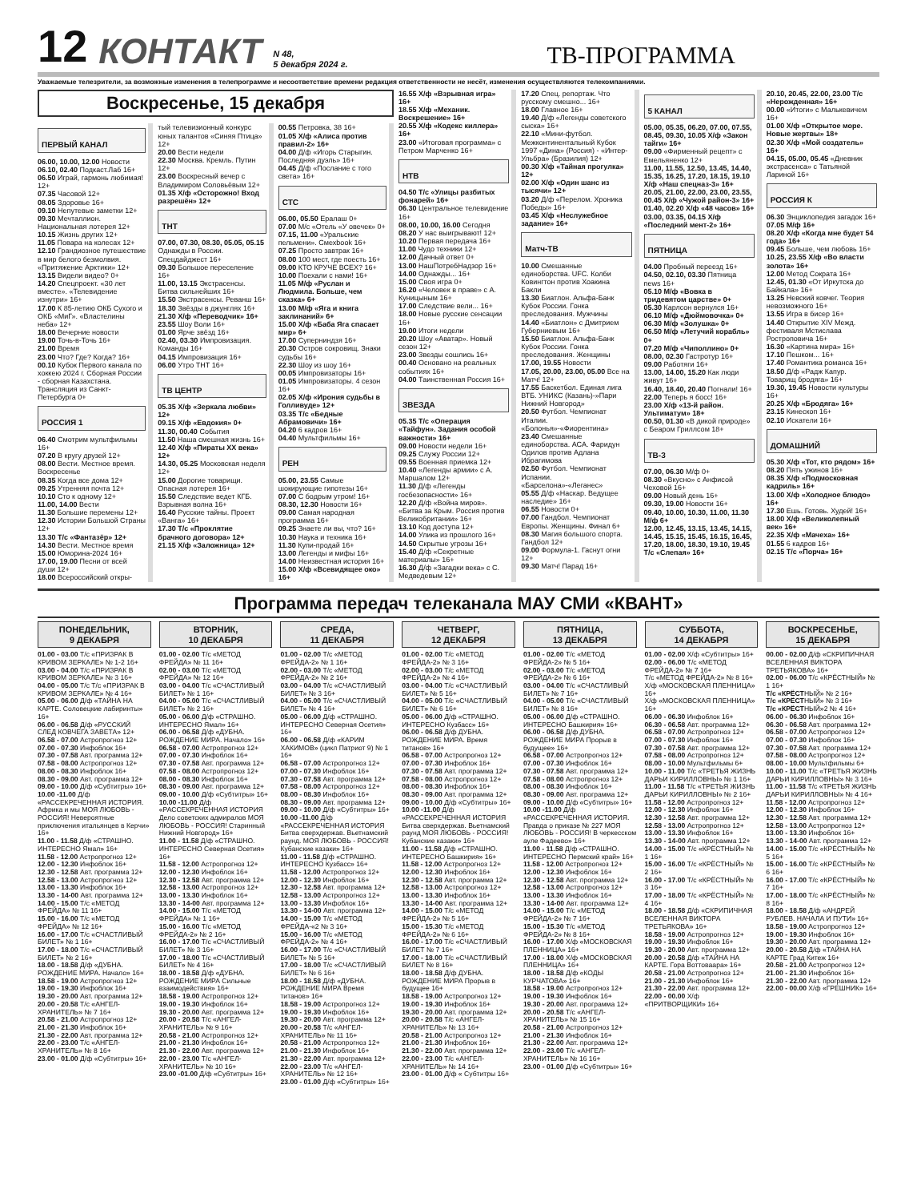12 КОНТАКТ N 48,
5 декабря 2024 г. ТВ-ПРОГРАММА
Уважаемые телезрители, за возможные изменения в телепрограмме и несоответствие времени редакция ответственности не несёт, изменения осуществляются телекомпаниями.
Воскресенье, 15 декабря
ПЕРВЫЙ КАНАЛ
06.00, 10.00, 12.00 Новости
06.10, 02.40 Подкаст.Лаб 16+
06.50 Играй, гармонь любимая! 12+
07.35 Часовой 12+
08.05 Здоровье 16+
09.10 Непутевые заметки 12+
09.30 Мечталлион. Национальная лотерея 12+
10.15 Жизнь других 12+
11.05 Повара на колесах 12+
12.10 Грандиозное путешествие в мир белого безмолвия. «Притяжение Арктики» 12+
13.15 Видели видео? 0+
14.20 Спецпроект. «30 лет вместе». «Телевидение изнутри» 16+
17.00 К 85-летию ОКБ Сухого и ОКБ «МиГ». «Властелины неба» 12+
18.00 Вечерние новости
19.00 Точь-в-Точь 16+
21.00 Время
23.00 Что? Где? Когда? 16+
00.10 Кубок Первого канала по хоккею 2024 г. Сборная России - сборная Казахстана. Трансляция из Санкт-Петербурга 0+
РОССИЯ 1
06.40 Смотрим мультфильмы 16+
07.20 В кругу друзей 12+
08.00 Вести. Местное время. Воскресенье
08.35 Когда все дома 12+
09.25 Утренняя почта 12+
10.10 Сто к одному 12+
11.00, 14.00 Вести
11.30 Большие перемены 12+
12.30 Истории Большой Страны 12+
13.30 Т/с «Фантазёр» 12+
14.30 Вести. Местное время
15.00 Юморина-2024 16+
17.00, 19.00 Песни от всей души 12+
18.00 Всероссийский откры-
тый телевизионный конкурс юных талантов «Синяя Птица» 12+
20.00 Вести недели
22.30 Москва. Кремль. Путин 12+
23.00 Воскресный вечер с Владимиром Соловьёвым 12+
01.35 Х/ф «Осторожно! Вход разрешён» 12+
ТНТ
07.00, 07.30, 08.30, 05.05, 05.15 Однажды в России. Спецдайджест 16+
09.30 Большое переселение 16+
11.00, 13.15 Экстрасенсы. Битва сильнейших 16+
15.50 Экстрасенсы. Реванш 16+
18.30 Звёзды в джунглях 16+
21.30 Х/ф «Переводчик» 16+
23.55 Шоу Воли 16+
01.00 Ярче звёзд 16+
02.40, 03.30 Импровизация. Команды 16+
04.15 Импровизация 16+
06.00 Утро ТНТ 16+
ТВ ЦЕНТР
05.35 Х/ф «Зеркала любви» 12+
09.15 Х/ф «Евдокия» 0+
11.30, 00.40 События
11.50 Наша смешная жизнь 16+
12.40 Х/ф «Пираты ХХ века» 12+
14.30, 05.25 Московская неделя 12+
15.00 Дорогие товарищи. Опасная лотерея 16+
15.50 Следствие ведет КГБ. Взрывная волна 16+
16.40 Русские тайны. Проект «Ванга» 16+
17.30 Т/с «Проклятие брачного договора» 12+
21.15 Х/ф «Заложница» 12+
00.55 Петровка, 38 16+
01.05 Х/ф «Алиса против правил-2» 16+
04.00 Д/ф «Игорь Старыгин. Последняя дуэль» 16+
04.45 Д/ф «Послание с того света» 16+
СТС
06.00, 05.50 Ералаш 0+
07.00 М/с «Отель «У овечек» 0+
07.15, 11.00 «Уральские пельмени». Смехbook 16+
07.25 Просто завтрак 16+
08.00 100 мест, где поесть 16+
09.00 КТО КРУЧЕ ВСЕХ? 16+
10.00 Поехали с нами! 16+
11.05 М/ф «Руслан и Людмила. Больше, чем сказка» 6+
13.00 М/ф «Яга и книга заклинаний» 6+
15.00 Х/ф «Баба Яга спасает мир» 6+
17.00 Суперниндзя 16+
20.30 Остров сокровищ. Знаки судьбы 16+
22.30 Шоу из шоу 16+
00.05 Импровизаторы 16+
01.05 Импровизаторы. 4 сезон 16+
02.05 Х/ф «Ирония судьбы в Голливуде» 12+
03.35 Т/с «Бедные Абрамовичи» 16+
04.20 6 кадров 16+
04.40 Мультфильмы 16+
РЕН
05.00, 23.55 Самые шокирующие гипотезы 16+
07.00 С бодрым утром! 16+
08.30, 12.30 Новости 16+
09.00 Самая народная программа 16+
09.25 Знаете ли вы, что? 16+
10.30 Наука и техника 16+
11.30 Купи-продай 16+
13.00 Легенды и мифы 16+
14.00 Неизвестная история 16+
15.00 Х/ф «Всевидящее око» 16+
16.55 Х/ф «Взрывная игра» 16+
18.55 Х/ф «Механик. Воскрешение» 16+
20.55 Х/ф «Кодекс киллера» 16+
23.00 «Итоговая программа» с Петром Марченко 16+
НТВ
04.50 Т/с «Улицы разбитых фонарей» 16+
06.30 Центральное телевидение 16+
08.00, 10.00, 16.00 Сегодня
08.20 У нас выигрывают! 12+
10.20 Первая передача 16+
11.00 Чудо техники 12+
12.00 Дачный ответ 0+
13.00 НашПотребНадзор 16+
14.00 Однажды... 16+
15.00 Своя игра 0+
16.20 «Человек в праве» с А. Куницыным 16+
17.00 Следствие вели... 16+
18.00 Новые русские сенсации 16+
19.00 Итоги недели
20.20 Шоу «Аватар». Новый сезон 12+
23.00 Звезды сошлись 16+
00.40 Основано на реальных событиях 16+
04.00 Таинственная Россия 16+
ЗВЕЗДА
05.35 Т/с «Операция «Тайфун». Задания особой важности» 16+
09.00 Новости недели 16+
09.25 Служу России 12+
09.55 Военная приемка 12+
10.40 «Легенды армии» с А. Маршалом 12+
11.30 Д/ф «Легенды госбезопасности» 16+
12.20 Д/ф «Война миров». «Битва за Крым. Россия против Великобритании» 16+
13.10 Код доступа 12+
14.00 Улика из прошлого 16+
14.50 Скрытые угрозы 16+
15.40 Д/ф «Секретные материалы» 16+
16.30 Д/ф «Загадки века» с С. Медведевым 12+
17.20 Спец. репортаж. Что русскому смешно... 16+
18.00 Главное 16+
19.40 Д/ф «Легенды советского сыска» 16+
22.10 «Мини-футбол. Межконтинентальный Кубок 1997 «Дина» (Россия) - «Интер-Ульбра» (Бразилия) 12+
00.30 Х/ф «Тайная прогулка» 12+
02.00 Х/ф «Один шанс из тысячи» 12+
03.20 Д/ф «Перелом. Хроника Победы» 16+
03.45 Х/ф «Неслужебное задание» 16+
Матч-ТВ
10.00 Смешанные единоборства. UFC. Колби Ковингтон против Хоакина Бакли
13.30 Биатлон. Альфа-Банк Кубок России. Гонка преследования. Мужчины
14.40 «Биатлон» с Дмитрием Губерниевым 16+
15.50 Биатлон. Альфа-Банк Кубок России. Гонка преследования. Женщины
17.00, 19.55 Новости
17.05, 20.00, 23.00, 05.00 Все на Матч! 12+
17.55 Баскетбол. Единая лига ВТБ. УНИКС (Казань)-»Пари Нижний Новгород»
20.50 Футбол. Чемпионат Италии. «Болонья»-«Фиорентина»
23.40 Смешанные единоборства. АСА. Фаридун Одилов против Адлана Ибрагимова
02.50 Футбол. Чемпионат Испании. «Барселона»-«Леганес»
05.55 Д/ф «Наскар. Ведущее наследие» 16+
06.55 Новости 0+
07.00 Гандбол. Чемпионат Европы. Женщины. Финал 6+
08.30 Магия большого спорта. Гандбол 12+
09.00 Формула-1. Гаснут огни 12+
09.30 Матч! Парад 16+
5 КАНАЛ
05.00, 05.35, 06.20, 07.00, 07.55, 08.45, 09.30, 10.05 Х/ф «Закон тайги» 16+
09.00 «Фирменный рецепт» с Емельяненко 12+
11.00, 11.55, 12.50, 13.45, 14.40, 15.35, 16.25, 17.20, 18.15, 19.10 Х/ф «Наш спецназ-3» 16+
20.05, 21.00, 22.00, 23.00, 23.55, 00.45 Х/ф «Чужой район-3» 16+
01.40, 02.20 Х/ф «48 часов» 16+
03.00, 03.35, 04.15 Х/ф «Последний мент-2» 16+
ПЯТНИЦА
04.00 Пробный переезд 16+
04.50, 02.10, 03.30 Пятница news 16+
05.10 М/ф «Вовка в тридевятом царстве» 0+
05.30 Карлсон вернулся 16+
06.10 М/ф «Дюймовочка» 0+
06.30 М/ф «Золушка» 0+
06.50 М/ф «Летучий корабль» 0+
07.20 М/ф «Чиполлино» 0+
08.00, 02.30 Гастротур 16+
09.00 Работяги 16+
13.00, 14.00, 15.20 Как люди живут 16+
16.40, 18.40, 20.40 Погнали! 16+
22.00 Теперь я босс! 16+
23.00 Х/ф «13-й район. Ультиматум» 18+
00.50, 01.30 «В дикой природе» с Беаром Гриллсом 18+
ТВ-3
07.00, 06.30 М/ф 0+
08.30 «Вкусно» с Анфисой Чеховой 16+
09.00 Новый день 16+
09.30, 19.00 Новости 16+
09.40, 10.00, 10.30, 11.00, 11.30 М/ф 6+
12.00, 12.45, 13.15, 13.45, 14.15, 14.45, 15.15, 15.45, 16.15, 16.45, 17.20, 18.00, 18.30, 19.10, 19.45 Т/с «Слепая» 16+
20.10, 20.45, 22.00, 23.00 Т/с «Нерожденная» 16+
00.00 «Итоги» с Малькевичем 16+
01.00 Х/ф «Открытое море. Новые жертвы» 18+
02.30 Х/ф «Мой создатель» 16+
04.15, 05.00, 05.45 «Дневник экстрасенса» с Татьяной Лариной 16+
РОССИЯ К
06.30 Энциклопедия загадок 16+
07.05 М/ф 16+
08.20 Х/ф «Когда мне будет 54 года» 16+
09.45 Больше, чем любовь 16+
10.25, 23.55 Х/ф «Во власти золота» 16+
12.00 Метод Сократа 16+
12.45, 01.30 «От Иркутска до Байкала» 16+
13.25 Невский ковчег. Теория невозможного 16+
13.55 Игра в бисер 16+
14.40 Открытие XIV Межд. фестиваля Мстислава Ростроповича 16+
16.30 «Картина мира» 16+
17.10 Пешком... 16+
17.40 Романтика романса 16+
18.50 Д/ф «Радж Капур. Товарищ бродяга» 16+
19.30, 19.45 Новости культуры 16+
20.25 Х/ф «Бродяга» 16+
23.15 Кинескоп 16+
02.10 Искатели 16+
ДОМАШНИЙ
05.30 Х/ф «Тот, кто рядом» 16+
08.20 Пять ужинов 16+
08.35 Х/ф «Подмосковная кадриль» 16+
13.00 Х/ф «Холодное блюдо» 16+
17.30 Ешь. Готовь. Худей! 16+
18.00 Х/ф «Великолепный век» 16+
22.35 Х/ф «Мачеха» 16+
01.55 6 кадров 16+
02.15 Т/с «Порча» 16+
Программа передач телеканала МАУ СМИ «КВАНТ»
ПОНЕДЕЛЬНИК,
9 ДЕКАБРЯ
01.00 - 03.00 Т/с «ПРИЗРАК В КРИВОМ ЗЕРКАЛЕ» № 1-2 16+
03.00 - 04.00 Т/с «ПРИЗРАК В КРИВОМ ЗЕРКАЛЕ» № 3 16+
04.00 - 05.00 Т/с Т/с «ПРИЗРАК В КРИВОМ ЗЕРКАЛЕ» № 4 16+
05.00 - 06.00 Д/ф «ТАЙНА НА КАРТЕ. Соловецкие лабиринты» 16+
06.00 - 06.58 Д/ф «РУССКИЙ СЛЕД КОВЧЕГА ЗАВЕТА» 12+
06.58 - 07.00 Астропрогноз 12+
07.00 - 07.30 Инфоблок 16+
07.30 - 07.58 Авт. программа 12+
07.58 - 08.00 Астропрогноз 12+
08.00 - 08.30 Инфоблок 16+
08.30 - 09.00 Авт. программа 12+
09.00 - 10.00 Д/ф «Субтитры» 16+
10.00 -11.00 Д/ф «РАССЕКРЕЧЕННАЯ ИСТОРИЯ. Африка и мы МОЯ ЛЮБОВЬ - РОССИЯ! Невероятные приключения итальянцев в Керчи» 16+
11.00 - 11.58 Д/ф «СТРАШНО. ИНТЕРЕСНО Ямал» 16+
11.58 - 12.00 Астропрогноз 12+
12.00 - 12.30 Инфоблок 16+
12.30 - 12.58 Авт. программа 12+
12.58 - 13.00 Астропрогноз 12+
13.00 - 13.30 Инфоблок 16+
13.30 - 14-00 Авт. программа 12+
14.00 - 15.00 Т/с «МЕТОД ФРЕЙДА» № 11 16+
15.00 - 16.00 Т/с «МЕТОД ФРЕЙДА» № 12 16+
16.00 - 17.00 Т/с «СЧАСТЛИВЫЙ БИЛЕТ» № 1 16+
17.00 - 18.00 Т/с «СЧАСТЛИВЫЙ БИЛЕТ» № 2 16+
18.00 - 18.58 Д/ф «ДУБНА. РОЖДЕНИЕ МИРА. Начало» 16+
18.58 - 19.00 Астропрогноз 12+
19.00 - 19.30 Инфоблок 16+
19.30 - 20.00 Авт. программа 12+
20.00 - 20.58 Т/с «АНГЕЛ-ХРАНИТЕЛЬ» № 7 16+
20.58 - 21.00 Астропрогноз 12+
21.00 - 21.30 Инфоблок 16+
21.30 - 22.00 Авт. программа 12+
22.00 - 23.00 Т/с «АНГЕЛ-ХРАНИТЕЛЬ» № 8 16+
23.00 - 01.00 Д/ф «Субтитры» 16+
ВТОРНИК,
10 ДЕКАБРЯ
01.00 - 02.00 Т/с «МЕТОД ФРЕЙДА» № 11 16+
02.00 - 03.00 Т/с «МЕТОД ФРЕЙДА» № 12 16+
03.00 - 04.00 Т/с «СЧАСТЛИВЫЙ БИЛЕТ» № 1 16+
04.00 - 05.00 Т/с «СЧАСТЛИВЫЙ БИЛЕТ» № 2 16+
05.00 - 06.00 Д/ф «СТРАШНО. ИНТЕРЕСНО Ямал» 16+
06.00 - 06.58 Д/ф «ДУБНА. РОЖДЕНИЕ МИРА. Начало» 16+
06.58 - 07.00 Астропрогноз 12+
07.00 - 07.30 Инфоблок 16+
07.30 - 07.58 Авт. программа 12+
07.58 - 08.00 Астропрогноз 12+
08.00 - 08.30 Инфоблок 16+
08.30 - 09.00 Авт. программа 12+
09.00 - 10.00 Д/ф «Субтитры» 16+
10.00 -11.00 Д/ф «РАССЕКРЕЧЕННАЯ ИСТОРИЯ Дело советских адмиралов МОЯ ЛЮБОВЬ - РОССИЯ! Старинный Нижний Новгород» 16+
11.00 - 11.58 Д/ф «СТРАШНО. ИНТЕРЕСНО Северная Осетия» 16+
11.58 - 12.00 Астропрогноз 12+
12.00 - 12.30 Инфоблок 16+
12.30 - 12.58 Авт. программа 12+
12.58 - 13.00 Астропрогноз 12+
13.00 - 13.30 Инфоблок 16+
13.30 - 14-00 Авт. программа 12+
14.00 - 15.00 Т/с «МЕТОД ФРЕЙДА» № 1 16+
15.00 - 16.00 Т/с «МЕТОД ФРЕЙДА-2» № 2 16+
16.00 - 17.00 Т/с «СЧАСТЛИВЫЙ БИЛЕТ» № 3 16+
17.00 - 18.00 Т/с «СЧАСТЛИВЫЙ БИЛЕТ» № 4 16+
18.00 - 18.58 Д/ф «ДУБНА. РОЖДЕНИЕ МИРА Сильные взаимодействия» 16+
18.58 - 19.00 Астропрогноз 12+
19.00 - 19.30 Инфоблок 16+
19.30 - 20.00 Авт. программа 12+
20.00 - 20.58 Т/с «АНГЕЛ-ХРАНИТЕЛЬ» № 9 16+
20.58 - 21.00 Астропрогноз 12+
21.00 - 21.30 Инфоблок 16+
21.30 - 22.00 Авт. программа 12+
22.00 - 23.00 Т/с «АНГЕЛ-ХРАНИТЕЛЬ» № 10 16+
23.00 -01.00 Д/ф «Субтитры» 16+
СРЕДА,
11 ДЕКАБРЯ
01.00 - 02.00 Т/с «МЕТОД ФРЕЙДА-2» № 1 16+
02.00 - 03.00 Т/с «МЕТОД ФРЕЙДА-2» № 2 16+
03.00 - 04.00 Т/с «СЧАСТЛИВЫЙ БИЛЕТ» № 3 16+
04.00 - 05.00 Т/с «СЧАСТЛИВЫЙ БИЛЕТ» № 4 16+
05.00 - 06.00 Д/ф «СТРАШНО. ИНТЕРЕСНО Северная Осетия» 16+
06.00 - 06.58 Д/ф «КАРИМ ХАКИМОВ» (цикл Патриот 9) № 1 16+
06.58 - 07.00 Астропрогноз 12+
07.00 - 07.30 Инфоблок 16+
07.30 - 07.58 Авт. программа 12+
07.58 - 08.00 Астропрогноз 12+
08.00 - 08.30 Инфоблок 16+
08.30 - 09.00 Авт. программа 12+
09.00 - 10.00 Д/ф «Субтитры» 16+
10.00 -11.00 Д/ф «РАССЕКРЕЧЕННАЯ ИСТОРИЯ Битва сверхдержав. Вьетнамский раунд. МОЯ ЛЮБОВЬ - РОССИЯ! Кубанские казаки» 16+
11.00 - 11.58 Д/ф «СТРАШНО. ИНТЕРЕСНО Кузбасс» 16+
11.58 - 12.00 Астропрогноз 12+
12.00 - 12.30 Инфоблок 16+
12.30 - 12.58 Авт. программа 12+
12.58 - 13.00 Астропрогноз 12+
13.00 - 13.30 Инфоблок 16+
13.30 - 14-00 Авт. программа 12+
14.00 - 15.00 Т/с «МЕТОД ФРЕЙДА-«2 № 3 16+
15.00 - 16.00 Т/с «МЕТОД ФРЕЙДА-2» № 4 16+
16.00 - 17.00 Т/с «СЧАСТЛИВЫЙ БИЛЕТ» № 5 16+
17.00 - 18.00 Т/с «СЧАСТЛИВЫЙ БИЛЕТ» № 6 16+
18.00 - 18.58 Д/ф «ДУБНА. РОЖДЕНИЕ МИРА Время титанов» 16+
18.58 - 19.00 Астропрогноз 12+
19.00 - 19.30 Инфоблок 16+
19.30 - 20.00 Авт. программа 12+
20.00 - 20.58 Т/с «АНГЕЛ-ХРАНИТЕЛЬ» № 11 16+
20.58 - 21.00 Астропрогноз 12+
21.00 - 21.30 Инфоблок 16+
21.30 - 22.00 Авт. программа 12+
22.00 - 23.00 Т/с «АНГЕЛ-ХРАНИТЕЛЬ» № 12 16+
23.00 - 01.00 Д/ф «Субтитры» 16+
ЧЕТВЕРГ,
12 ДЕКАБРЯ
01.00 - 02.00 Т/с «МЕТОД ФРЕЙДА-2» № 3 16+
02.00 - 03.00 Т/с «МЕТОД ФРЕЙДА-2» № 4 16+
03.00 - 04.00 Т/с «СЧАСТЛИВЫЙ БИЛЕТ» № 5 16+
04.00 - 05.00 Т/с «СЧАСТЛИВЫЙ БИЛЕТ» № 6 16+
05.00 - 06.00 Д/ф «СТРАШНО. ИНТЕРЕСНО Кузбасс» 16+
06.00 - 06.58 Д/ф ДУБНА. РОЖДЕНИЕ МИРА. Время титанов» 16+
06.58 - 07.00 Астропрогноз 12+
07.00 - 07.30 Инфоблок 16+
07.30 - 07.58 Авт. программа 12+
07.58 - 08.00 Астропрогноз 12+
08.00 - 08.30 Инфоблок 16+
08.30 - 09.00 Авт. программа 12+
09.00 - 10.00 Д/ф «Субтитры» 16+
10.00 -11.00 Д/ф «РАССЕКРЕЧЕННАЯ ИСТОРИЯ Битва сверхдержав. Вьетнамский раунд МОЯ ЛЮБОВЬ - РОССИЯ! Кубанские казаки» 16+
11.00 - 11.58 Д/ф «СТРАШНО. ИНТЕРЕСНО Башкирия» 16+
11.58 - 12.00 Астропрогноз 12+
12.00 - 12.30 Инфоблок 16+
12.30 - 12.58 Авт. программа 12+
12.58 - 13.00 Астропрогноз 12+
13.00 - 13.30 Инфоблок 16+
13.30 - 14-00 Авт. программа 12+
14.00 - 15.00 Т/с «МЕТОД ФРЕЙДА-2» № 5 16+
15.00 - 15.30 Т/с «МЕТОД ФРЕЙДА-2» № 6 16+
16.00 - 17.00 Т/с «СЧАСТЛИВЫЙ БИЛЕТ № 7 16+
17.00 - 18.00 Т/с «СЧАСТЛИВЫЙ БИЛЕТ № 8 16+
18.00 - 18.58 Д/ф ДУБНА. РОЖДЕНИЕ МИРА Прорыв в будущее 16+
18.58 - 19.00 Астропрогноз 12+
19.00 - 19.30 Инфоблок 16+
19.30 - 20.00 Авт. программа 12+
20.00 - 20.58 Т/с «АНГЕЛ-ХРАНИТЕЛЬ» № 13 16+
20.58 - 21.00 Астропрогноз 12+
21.00 - 21.30 Инфоблок 16+
21.30 - 22.00 Авт. программа 12+
22.00 - 23.00 Т/с «АНГЕЛ-ХРАНИТЕЛЬ» № 14 16+
23.00 - 01.00 Д/ф « Субтитры 16+
ПЯТНИЦА,
13 ДЕКАБРЯ
01.00 - 02.00 Т/с «МЕТОД ФРЕЙДА-2» № 5 16+
02.00 - 03.00 Т/с «МЕТОД ФРЕЙДА-2» № 6 16+
03.00 - 04.00 Т/с «СЧАСТЛИВЫЙ БИЛЕТ» № 7 16+
04.00 - 05.00 Т/с «СЧАСТЛИВЫЙ БИЛЕТ» № 8 16+
05.00 - 06.00 Д/ф «СТРАШНО. ИНТЕРЕСНО Башкирия» 16+
06.00 - 06.58 Д/ф ДУБНА. РОЖДЕНИЕ МИРА Прорыв в будущее» 16+
06.58 - 07.00 Астропрогноз 12+
07.00 - 07.30 Инфоблок 16+
07.30 - 07.58 Авт. программа 12+
07.58 - 08.00 Астропрогноз 12+
08.00 - 08.30 Инфоблок 16+
08.30 - 09.00 Авт. программа 12+
09.00 - 10.00 Д/ф «Субтитры» 16+
10.00 -11.00 Д/ф «РАССЕКРЕЧЕННАЯ ИСТОРИЯ. Правда о приказе № 227 МОЯ ЛЮБОВЬ - РОССИЯ! В черкесском ауле Фадеево» 16+
11.00 - 11.58 Д/ф «СТРАШНО. ИНТЕРЕСНО Пермский край» 16+
11.58 - 12.00 Астропрогноз 12+
12.00 - 12.30 Инфоблок 16+
12.30 - 12.58 Авт. программа 12+
12.58 - 13.00 Астропрогноз 12+
13.00 - 13.30 Инфоблок 16+
13.30 - 14-00 Авт. программа 12+
14.00 - 15.00 Т/с «МЕТОД ФРЕЙДА-2» № 7 16+
15.00 - 15.30 Т/с «МЕТОД ФРЕЙДА-2» № 8 16+
16.00 - 17.00 Х/ф «МОСКОВСКАЯ ПЛЕННИЦА» 16+
17.00 - 18.00 Х/ф «МОСКОВСКАЯ ПЛЕННИЦА» 16+
18.00 - 18.58 Д/ф «КОДЫ КУРЧАТОВА» 16+
18.58 - 19.00 Астропрогноз 12+
19.00 - 19.30 Инфоблок 16+
19.30 - 20.00 Авт. программа 12+
20.00 - 20.58 Т/с «АНГЕЛ-ХРАНИТЕЛЬ» № 15 16+
20.58 - 21.00 Астропрогноз 12+
21.00 - 21.30 Инфоблок 16+
21.30 - 22.00 Авт. программа 12+
22.00 - 23.00 Т/с «АНГЕЛ-ХРАНИТЕЛЬ» № 16 16+
23.00 - 01.00 Д/ф «Субтитры» 16+
СУББОТА,
14 ДЕКАБРЯ
01.00 - 02.00 Х/ф «Субтитры» 16+
02.00 - 06.00 Т/с «МЕТОД ФРЕЙДА-2» № 7 16+
Т/с «МЕТОД ФРЕЙДА-2» № 8 16+
Х/ф «МОСКОВСКАЯ ПЛЕННИЦА» 16+
Х/ф «МОСКОВСКАЯ ПЛЕННИЦА» 16+
06.00 - 06.30 Инфоблок 16+
06.30 - 06.58 Авт. программа 12+
06.58 - 07.00 Астропрогноз 12+
07.00 - 07.30 Инфоблок 16+
07.30 - 07.58 Авт. программа 12+
07.58 - 08.00 Астропрогноз 12+
08.00 - 10.00 Мультфильмы 6+
10.00 - 11.00 Т/с «ТРЕТЬЯ ЖИЗНЬ ДАРЬИ КИРИЛЛОВНЫ» № 1 16+
11.00 - 11.58 Т/с «ТРЕТЬЯ ЖИЗНЬ ДАРЬИ КИРИЛЛОВНЫ» № 2 16+
11.58 - 12.00 Астропрогноз 12+
12.00 - 12.30 Инфоблок 16+
12.30 - 12.58 Авт. программа 12+
12.58 - 13.00 Астропрогноз 12+
13.00 - 13.30 Инфоблок 16+
13.30 - 14-00 Авт. программа 12+
14.00 - 15.00 Т/с «КРЁСТНЫЙ» № 1 16+
15.00 - 16.00 Т/с «КРЁСТНЫЙ» № 2 16+
16.00 - 17.00 Т/с «КРЁСТНЫЙ» № 3 16+
17.00 - 18.00 Т/с «КРЁСТНЫЙ» № 4 16+
18.00 - 18.58 Д/ф «СКРИПИЧНАЯ ВСЕЛЕННАЯ ВИКТОРА ТРЕТЬЯКОВА» 16+
18.58 - 19.00 Астропрогноз 12+
19.00 - 19.30 Инфоблок 16+
19.30 - 20.00 Авт. программа 12+
20.00 - 20.58 Д/ф «ТАЙНА НА КАРТЕ. Гора Воттоваара» 16+
20.58 - 21.00 Астропрогноз 12+
21.00 - 21.30 Инфоблок 16+
21.30 - 22.00 Авт. программа 12+
22.00 - 00.00 Х/ф «ПРИТВОРЩИКИ» 16+
ВОСКРЕСЕНЬЕ,
15 ДЕКАБРЯ
00.00 - 02.00 Д/ф «СКРИПИЧНАЯ ВСЕЛЕННАЯ ВИКТОРА ТРЕТЬЯКОВА» 16+
02.00 - 06.00 Т/с «КРЁСТНЫЙ» № 1 16+
Т/с «КРЁСТНЫЙ» № 2 16+
Т/с «КРЁСТНЫЙ» № 3 16+
Т/с «КРЁСТНЫЙ»2 № 4 16+
06.00 - 06.30 Инфоблок 16+
06.30 - 06.58 Авт. программа 12+
06.58 - 07.00 Астропрогноз 12+
07.00 - 07.30 Инфоблок 16+
07.30 - 07.58 Авт. программа 12+
07.58 - 08.00 Астропрогноз 12+
08.00 - 10.00 Мультфильмы 6+
10.00 - 11.00 Т/с «ТРЕТЬЯ ЖИЗНЬ ДАРЬИ КИРИЛЛОВНЫ» № 3 16+
11.00 - 11.58 Т/с «ТРЕТЬЯ ЖИЗНЬ ДАРЬИ КИРИЛЛОВНЫ» № 4 16+
11.58 - 12.00 Астропрогноз 12+
12.00 - 12.30 Инфоблок 16+
12.30 - 12.58 Авт. программа 12+
12.58 - 13.00 Астропрогноз 12+
13.00 - 13.30 Инфоблок 16+
13.30 - 14-00 Авт. программа 12+
14.00 - 15.00 Т/с «КРЁСТНЫЙ» № 5 16+
15.00 - 16.00 Т/с «КРЁСТНЫЙ» № 6 16+
16.00 - 17.00 Т/с «КРЁСТНЫЙ» № 7 16+
17.00 - 18.00 Т/с «КРЁСТНЫЙ» № 8 16+
18.00 - 18.58 Д/ф «АНДРЕЙ РУБЛЕВ. НАЧАЛА И ПУТИ» 16+
18.58 - 19.00 Астропрогноз 12+
19.00 - 19.30 Инфоблок 16+
19.30 - 20.00 Авт. программа 12+
20.00 - 20.58 Д/ф «ТАЙНА НА КАРТЕ Град Китеж 16+
20.58 - 21.00 Астропрогноз 12+
21.00 - 21.30 Инфоблок 16+
21.30 - 22.00 Авт. программа 12+
22.00 - 00.00 Х/ф «ГРЕШНИК» 16+